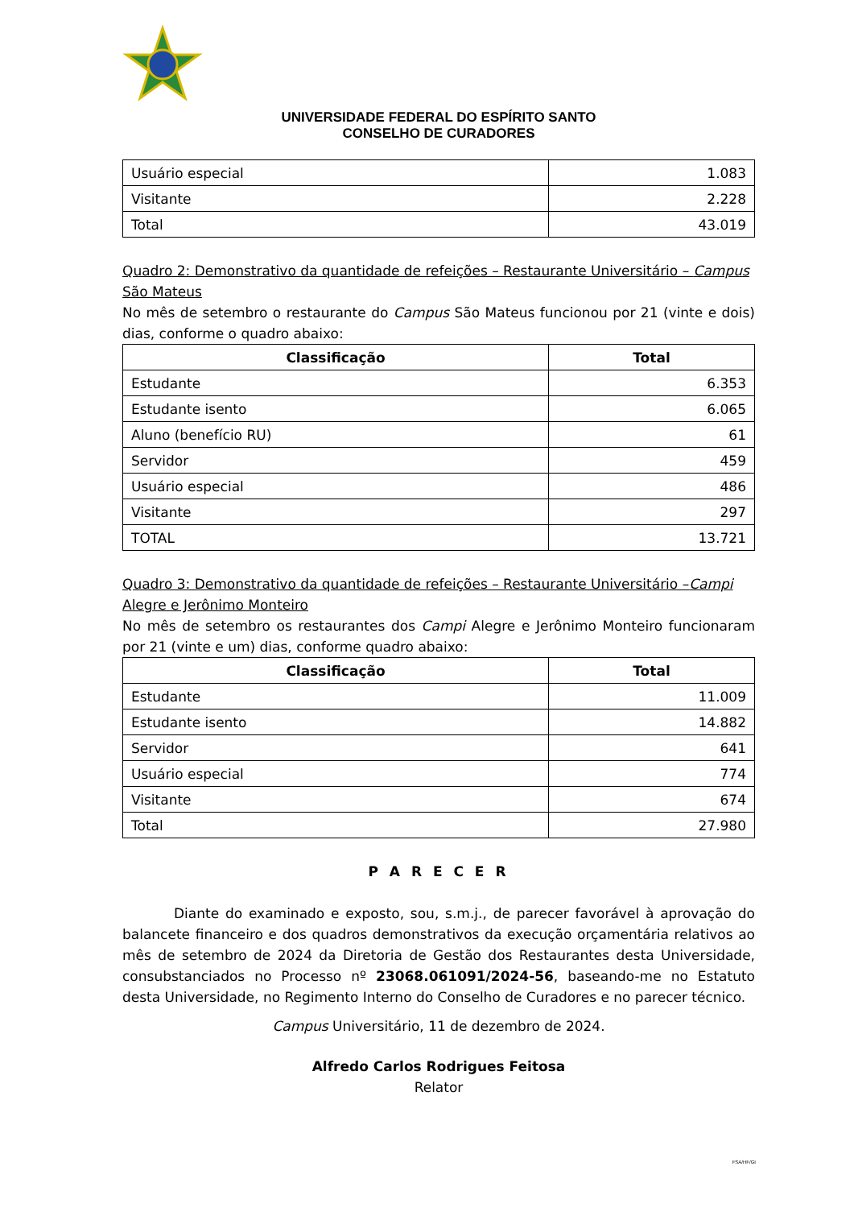UNIVERSIDADE FEDERAL DO ESPÍRITO SANTO
CONSELHO DE CURADORES
| Usuário especial | 1.083 |
| Visitante | 2.228 |
| Total | 43.019 |
Quadro 2: Demonstrativo da quantidade de refeições – Restaurante Universitário – Campus São Mateus
No mês de setembro o restaurante do Campus São Mateus funcionou por 21 (vinte e dois) dias, conforme o quadro abaixo:
| Classificação | Total |
| --- | --- |
| Estudante | 6.353 |
| Estudante isento | 6.065 |
| Aluno (benefício RU) | 61 |
| Servidor | 459 |
| Usuário especial | 486 |
| Visitante | 297 |
| TOTAL | 13.721 |
Quadro 3: Demonstrativo da quantidade de refeições – Restaurante Universitário –Campi Alegre e Jerônimo Monteiro
No mês de setembro os restaurantes dos Campi Alegre e Jerônimo Monteiro funcionaram por 21 (vinte e um) dias, conforme quadro abaixo:
| Classificação | Total |
| --- | --- |
| Estudante | 11.009 |
| Estudante isento | 14.882 |
| Servidor | 641 |
| Usuário especial | 774 |
| Visitante | 674 |
| Total | 27.980 |
P A R E C E R
Diante do examinado e exposto, sou, s.m.j., de parecer favorável à aprovação do balancete financeiro e dos quadros demonstrativos da execução orçamentária relativos ao mês de setembro de 2024 da Diretoria de Gestão dos Restaurantes desta Universidade, consubstanciados no Processo nº 23068.061091/2024-56, baseando-me no Estatuto desta Universidade, no Regimento Interno do Conselho de Curadores e no parecer técnico.
Campus Universitário, 11 de dezembro de 2024.
Alfredo Carlos Rodrigues Feitosa
Relator
FSA/HF/GI